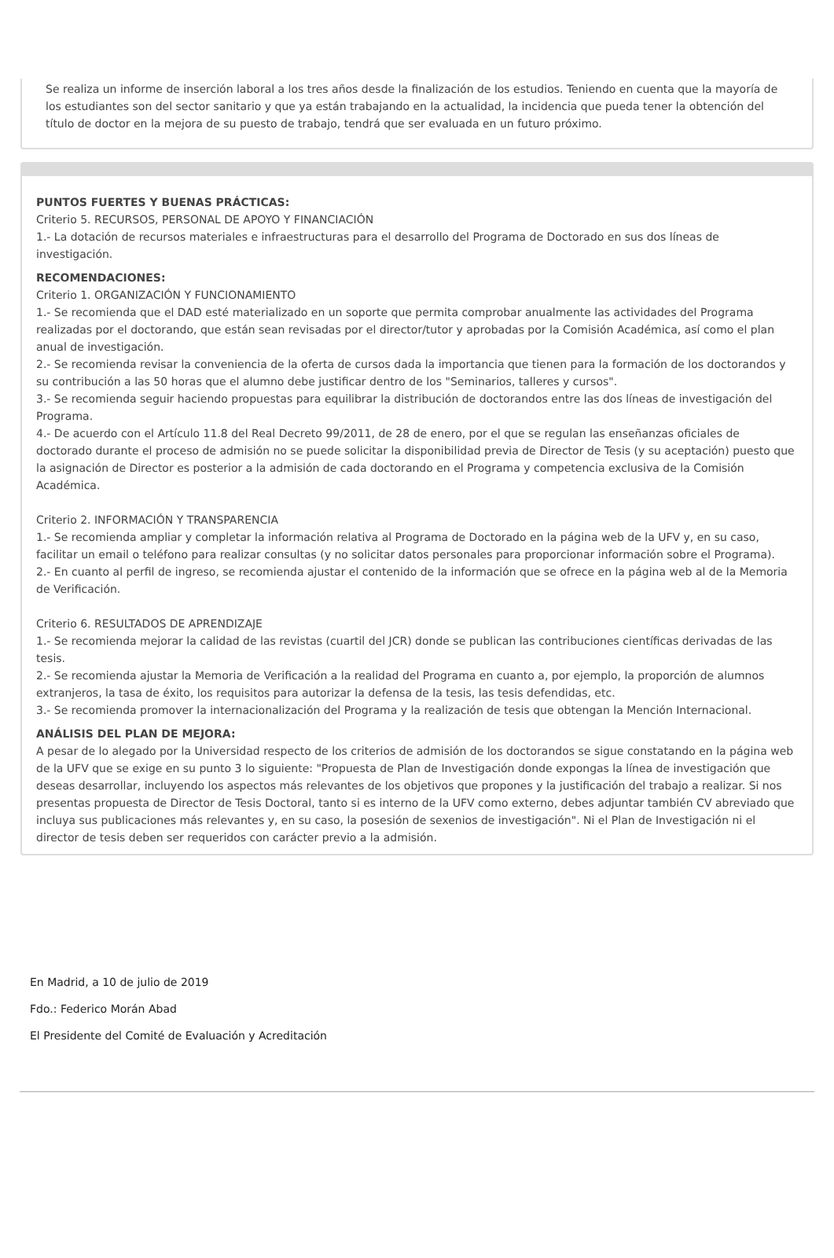Se realiza un informe de inserción laboral a los tres años desde la finalización de los estudios. Teniendo en cuenta que la mayoría de los estudiantes son del sector sanitario y que ya están trabajando en la actualidad, la incidencia que pueda tener la obtención del título de doctor en la mejora de su puesto de trabajo, tendrá que ser evaluada en un futuro próximo.
PUNTOS FUERTES Y BUENAS PRÁCTICAS:
Criterio 5. RECURSOS, PERSONAL DE APOYO Y FINANCIACIÓN
1.- La dotación de recursos materiales e infraestructuras para el desarrollo del Programa de Doctorado en sus dos líneas de investigación.
RECOMENDACIONES:
Criterio 1. ORGANIZACIÓN Y FUNCIONAMIENTO
1.- Se recomienda que el DAD esté materializado en un soporte que permita comprobar anualmente las actividades del Programa realizadas por el doctorando, que están sean revisadas por el director/tutor y aprobadas por la Comisión Académica, así como el plan anual de investigación.
2.- Se recomienda revisar la conveniencia de la oferta de cursos dada la importancia que tienen para la formación de los doctorandos y su contribución a las 50 horas que el alumno debe justificar dentro de los "Seminarios, talleres y cursos".
3.- Se recomienda seguir haciendo propuestas para equilibrar la distribución de doctorandos entre las dos líneas de investigación del Programa.
4.- De acuerdo con el Artículo 11.8 del Real Decreto 99/2011, de 28 de enero, por el que se regulan las enseñanzas oficiales de doctorado durante el proceso de admisión no se puede solicitar la disponibilidad previa de Director de Tesis (y su aceptación) puesto que la asignación de Director es posterior a la admisión de cada doctorando en el Programa y competencia exclusiva de la Comisión Académica.
Criterio 2. INFORMACIÓN Y TRANSPARENCIA
1.- Se recomienda ampliar y completar la información relativa al Programa de Doctorado en la página web de la UFV y, en su caso, facilitar un email o teléfono para realizar consultas (y no solicitar datos personales para proporcionar información sobre el Programa).
2.- En cuanto al perfil de ingreso, se recomienda ajustar el contenido de la información que se ofrece en la página web al de la Memoria de Verificación.
Criterio 6. RESULTADOS DE APRENDIZAJE
1.- Se recomienda mejorar la calidad de las revistas (cuartil del JCR) donde se publican las contribuciones científicas derivadas de las tesis.
2.- Se recomienda ajustar la Memoria de Verificación a la realidad del Programa en cuanto a, por ejemplo, la proporción de alumnos extranjeros, la tasa de éxito, los requisitos para autorizar la defensa de la tesis, las tesis defendidas, etc.
3.- Se recomienda promover la internacionalización del Programa y la realización de tesis que obtengan la Mención Internacional.
ANÁLISIS DEL PLAN DE MEJORA:
A pesar de lo alegado por la Universidad respecto de los criterios de admisión de los doctorandos se sigue constatando en la página web de la UFV que se exige en su punto 3 lo siguiente: "Propuesta de Plan de Investigación donde expongas la línea de investigación que deseas desarrollar, incluyendo los aspectos más relevantes de los objetivos que propones y la justificación del trabajo a realizar. Si nos presentas propuesta de Director de Tesis Doctoral, tanto si es interno de la UFV como externo, debes adjuntar también CV abreviado que incluya sus publicaciones más relevantes y, en su caso, la posesión de sexenios de investigación". Ni el Plan de Investigación ni el director de tesis deben ser requeridos con carácter previo a la admisión.
En Madrid, a 10 de julio de 2019
Fdo.: Federico Morán Abad
El Presidente del Comité de Evaluación y Acreditación